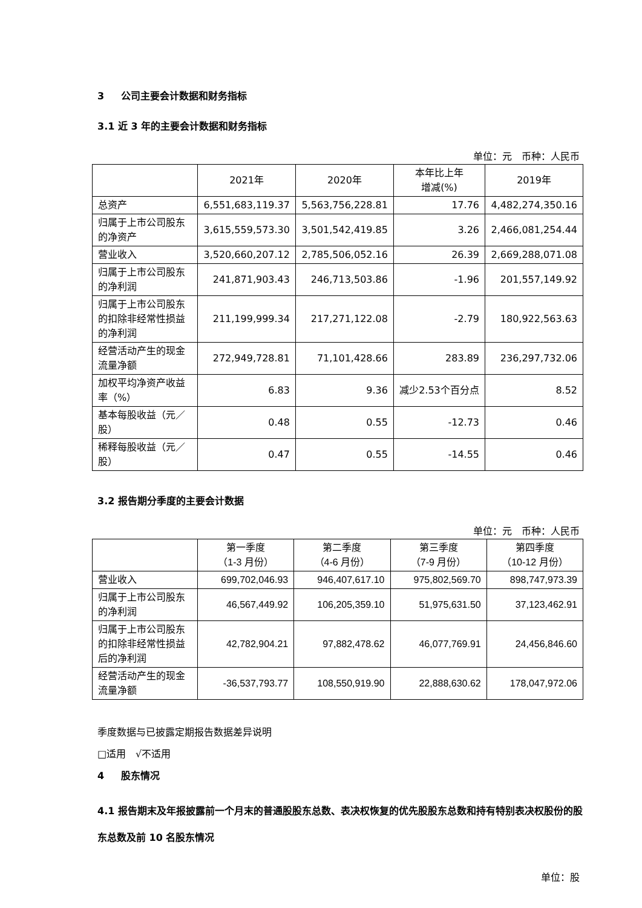3 公司主要会计数据和财务指标
3.1 近 3 年的主要会计数据和财务指标
单位：元　币种：人民币
| | 2021年 | 2020年 | 本年比上年 增减(%) | 2019年 |
| 总资产 | 6,551,683,119.37 | 5,563,756,228.81 | 17.76 | 4,482,274,350.16 |
| 归属于上市公司股东的净资产 | 3,615,559,573.30 | 3,501,542,419.85 | 3.26 | 2,466,081,254.44 |
| 营业收入 | 3,520,660,207.12 | 2,785,506,052.16 | 26.39 | 2,669,288,071.08 |
| 归属于上市公司股东的净利润 | 241,871,903.43 | 246,713,503.86 | -1.96 | 201,557,149.92 |
| 归属于上市公司股东的扣除非经常性损益的净利润 | 211,199,999.34 | 217,271,122.08 | -2.79 | 180,922,563.63 |
| 经营活动产生的现金流量净额 | 272,949,728.81 | 71,101,428.66 | 283.89 | 236,297,732.06 |
| 加权平均净资产收益率（%） | 6.83 | 9.36 | 减少2.53个百分点 | 8.52 |
| 基本每股收益（元／股） | 0.48 | 0.55 | -12.73 | 0.46 |
| 稀释每股收益（元／股） | 0.47 | 0.55 | -14.55 | 0.46 |
3.2 报告期分季度的主要会计数据
单位：元　币种：人民币
| | 第一季度 （1-3 月份） | 第二季度 （4-6 月份） | 第三季度 （7-9 月份） | 第四季度 （10-12 月份） |
| 营业收入 | 699,702,046.93 | 946,407,617.10 | 975,802,569.70 | 898,747,973.39 |
| 归属于上市公司股东的净利润 | 46,567,449.92 | 106,205,359.10 | 51,975,631.50 | 37,123,462.91 |
| 归属于上市公司股东的扣除非经常性损益后的净利润 | 42,782,904.21 | 97,882,478.62 | 46,077,769.91 | 24,456,846.60 |
| 经营活动产生的现金流量净额 | -36,537,793.77 | 108,550,919.90 | 22,888,630.62 | 178,047,972.06 |
季度数据与已披露定期报告数据差异说明
□适用　√不适用
4 股东情况
4.1 报告期末及年报披露前一个月末的普通股股东总数、表决权恢复的优先股股东总数和持有特别表决权股份的股东总数及前 10 名股东情况
单位：股